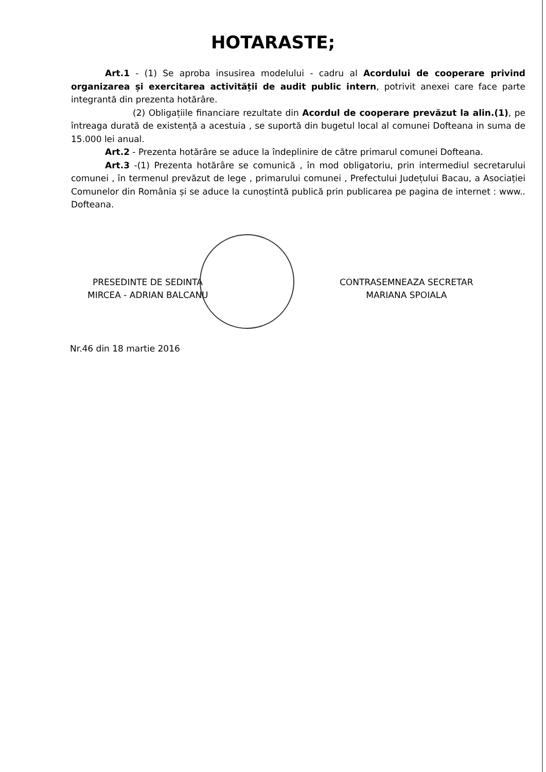HOTARASTE;
Art.1 - (1) Se aproba insusirea modelului - cadru al Acordului de cooperare privind organizarea și exercitarea activității de audit public intern, potrivit anexei care face parte integrantă din prezenta hotărâre.
(2) Obligațiile financiare rezultate din Acordul de cooperare prevăzut la alin.(1), pe întreaga durată de existență a acestuia , se suportă din bugetul local al comunei Dofteana in suma de 15.000 lei anual.
Art.2 - Prezenta hotărâre se aduce la îndeplinire de către primarul comunei Dofteana.
Art.3 -(1) Prezenta hotărâre se comunică , în mod obligatoriu, prin intermediul secretarului comunei , în termenul prevăzut de lege , primarului comunei , Prefectului Județului Bacau, a Asociației Comunelor din România și se aduce la cunoștintă publică prin publicarea pe pagina de internet : www.. Dofteana.
PRESEDINTE DE SEDINTA
MIRCEA - ADRIAN BALCANU
Nr.46 din 18 martie 2016
CONTRASEMNEAZA SECRETAR
MARIANA SPOIALA